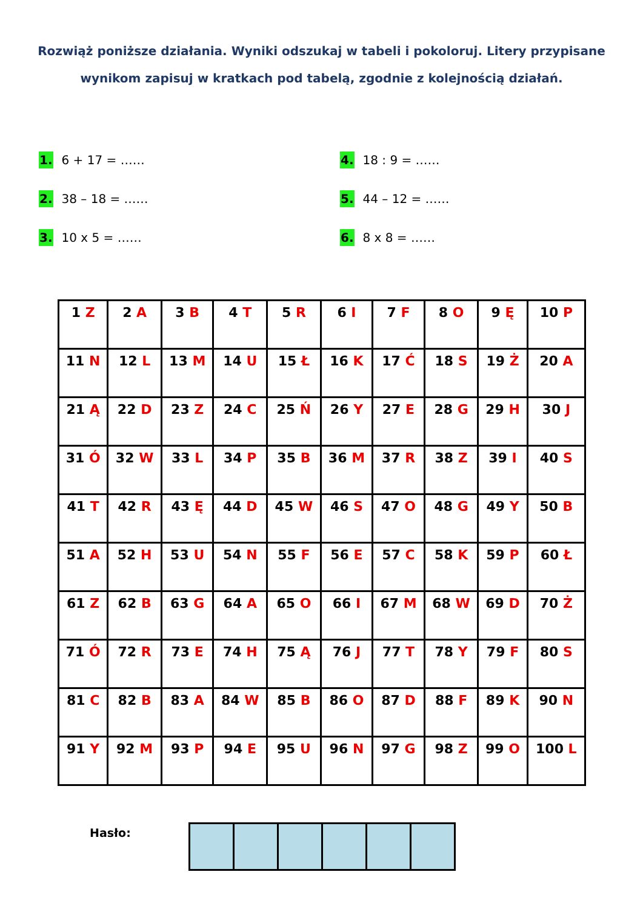Rozwiąż poniższe działania. Wyniki odszukaj w tabeli i pokoloruj. Litery przypisane wynikom zapisuj w kratkach pod tabelą, zgodnie z kolejnością działań.
1. 6 + 17 = ……
2. 38 – 18 = ……
3. 10 x 5 = ……
4. 18 : 9 = ……
5. 44 – 12 = ……
6. 8 x 8 = ……
| 1 Z | 2 A | 3 B | 4 T | 5 R | 6 I | 7 F | 8 O | 9 Ę | 10 P |
| 11 N | 12 L | 13 M | 14 U | 15 Ł | 16 K | 17 Ć | 18 S | 19 Ż | 20 A |
| 21 Ą | 22 D | 23 Z | 24 C | 25 Ń | 26 Y | 27 E | 28 G | 29 H | 30 J |
| 31 Ó | 32 W | 33 L | 34 P | 35 B | 36 M | 37 R | 38 Z | 39 I | 40 S |
| 41 T | 42 R | 43 Ę | 44 D | 45 W | 46 S | 47 O | 48 G | 49 Y | 50 B |
| 51 A | 52 H | 53 U | 54 N | 55 F | 56 E | 57 C | 58 K | 59 P | 60 Ł |
| 61 Z | 62 B | 63 G | 64 A | 65 O | 66 I | 67 M | 68 W | 69 D | 70 Ż |
| 71 Ó | 72 R | 73 E | 74 H | 75 Ą | 76 J | 77 T | 78 Y | 79 F | 80 S |
| 81 C | 82 B | 83 A | 84 W | 85 B | 86 O | 87 D | 88 F | 89 K | 90 N |
| 91 Y | 92 M | 93 P | 94 E | 95 U | 96 N | 97 G | 98 Z | 99 O | 100 L |
Hasło: